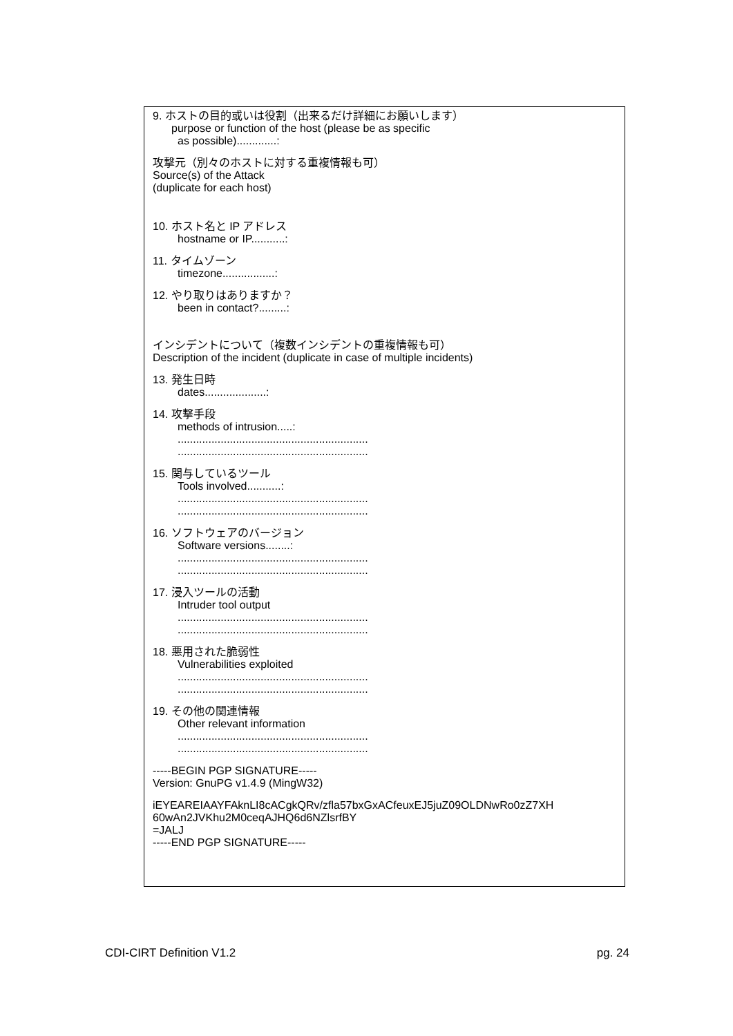9. ホストの目的或いは役割（出来るだけ詳細にお願いします）
purpose or function of the host (please be as specific
as possible).............:
攻撃元（別々のホストに対する重複情報も可）
Source(s) of the Attack
(duplicate for each host)
10. ホスト名と IP アドレス
hostname or IP...........:
11. タイムゾーン
timezone.................:
12. やり取りはありますか？
been in contact?.........:
インシデントについて（複数インシデントの重複情報も可）
Description of the incident (duplicate in case of multiple incidents)
13. 発生日時
dates....................:
14. 攻撃手段
methods of intrusion.....:
..............................................................
..............................................................
15. 関与しているツール
Tools involved...........:
..............................................................
..............................................................
16. ソフトウェアのバージョン
Software versions........:
..............................................................
..............................................................
17. 浸入ツールの活動
Intruder tool output
..............................................................
..............................................................
18. 悪用された脆弱性
Vulnerabilities exploited
..............................................................
..............................................................
19. その他の関連情報
Other relevant information
..............................................................
..............................................................
-----BEGIN PGP SIGNATURE-----
Version: GnuPG v1.4.9 (MingW32)
iEYEAREIAAYFAknLI8cACgkQRv/zfla57bxGxACfeuxEJ5juZ09OLDNwRo0zZ7XH
60wAn2JVKhu2M0ceqAJHQ6d6NZlsrfBY
=JALJ
-----END PGP SIGNATURE-----
CDI-CIRT Definition V1.2 pg. 24